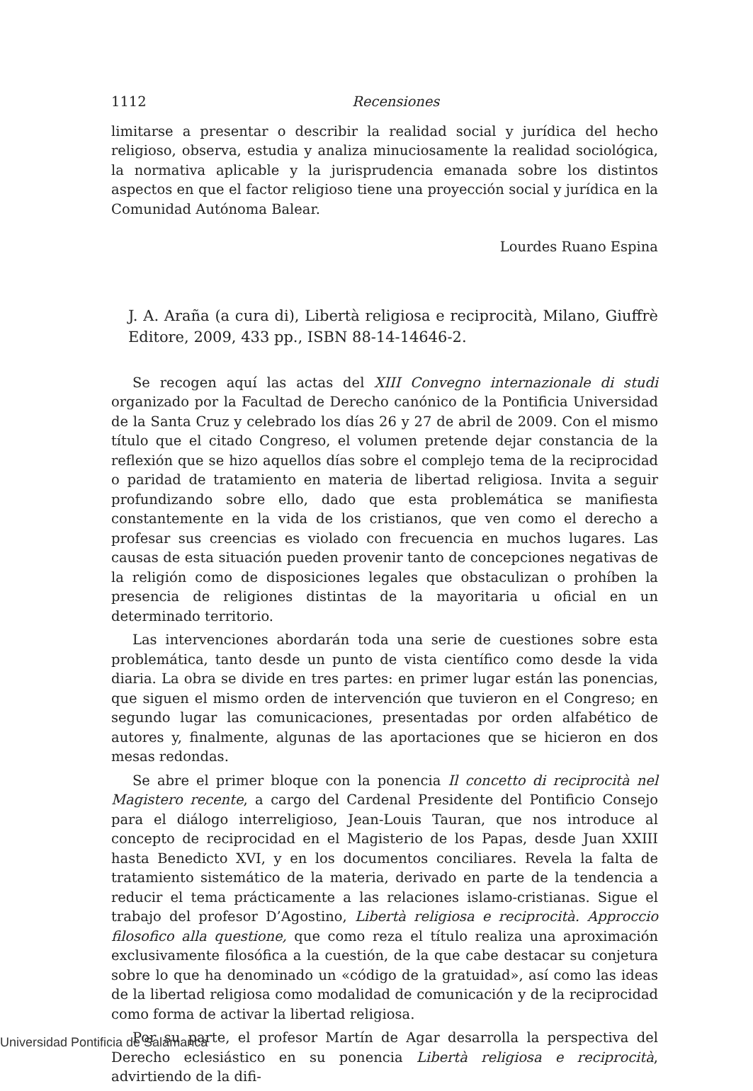1112 Recensiones
limitarse a presentar o describir la realidad social y jurídica del hecho religioso, observa, estudia y analiza minuciosamente la realidad sociológica, la normativa aplicable y la jurisprudencia emanada sobre los distintos aspectos en que el factor religioso tiene una proyección social y jurídica en la Comunidad Autónoma Balear.
Lourdes Ruano Espina
J. A. Araña (a cura di), Libertà religiosa e reciprocità, Milano, Giuffrè Editore, 2009, 433 pp., ISBN 88-14-14646-2.
Se recogen aquí las actas del XIII Convegno internazionale di studi organizado por la Facultad de Derecho canónico de la Pontificia Universidad de la Santa Cruz y celebrado los días 26 y 27 de abril de 2009. Con el mismo título que el citado Congreso, el volumen pretende dejar constancia de la reflexión que se hizo aquellos días sobre el complejo tema de la reciprocidad o paridad de tratamiento en materia de libertad religiosa. Invita a seguir profundizando sobre ello, dado que esta problemática se manifiesta constantemente en la vida de los cristianos, que ven como el derecho a profesar sus creencias es violado con frecuencia en muchos lugares. Las causas de esta situación pueden provenir tanto de concepciones negativas de la religión como de disposiciones legales que obstaculizan o prohíben la presencia de religiones distintas de la mayoritaria u oficial en un determinado territorio.
Las intervenciones abordarán toda una serie de cuestiones sobre esta problemática, tanto desde un punto de vista científico como desde la vida diaria. La obra se divide en tres partes: en primer lugar están las ponencias, que siguen el mismo orden de intervención que tuvieron en el Congreso; en segundo lugar las comunicaciones, presentadas por orden alfabético de autores y, finalmente, algunas de las aportaciones que se hicieron en dos mesas redondas.
Se abre el primer bloque con la ponencia Il concetto di reciprocità nel Magistero recente, a cargo del Cardenal Presidente del Pontificio Consejo para el diálogo interreligioso, Jean-Louis Tauran, que nos introduce al concepto de reciprocidad en el Magisterio de los Papas, desde Juan XXIII hasta Benedicto XVI, y en los documentos conciliares. Revela la falta de tratamiento sistemático de la materia, derivado en parte de la tendencia a reducir el tema prácticamente a las relaciones islamo-cristianas. Sigue el trabajo del profesor D’Agostino, Libertà religiosa e reciprocità. Approccio filosofico alla questione, que como reza el título realiza una aproximación exclusivamente filosófica a la cuestión, de la que cabe destacar su conjetura sobre lo que ha denominado un «código de la gratuidad», así como las ideas de la libertad religiosa como modalidad de comunicación y de la reciprocidad como forma de activar la libertad religiosa.
Por su parte, el profesor Martín de Agar desarrolla la perspectiva del Derecho eclesiástico en su ponencia Libertà religiosa e reciprocità, advirtiendo de la difi-
Universidad Pontificia de Salamanca